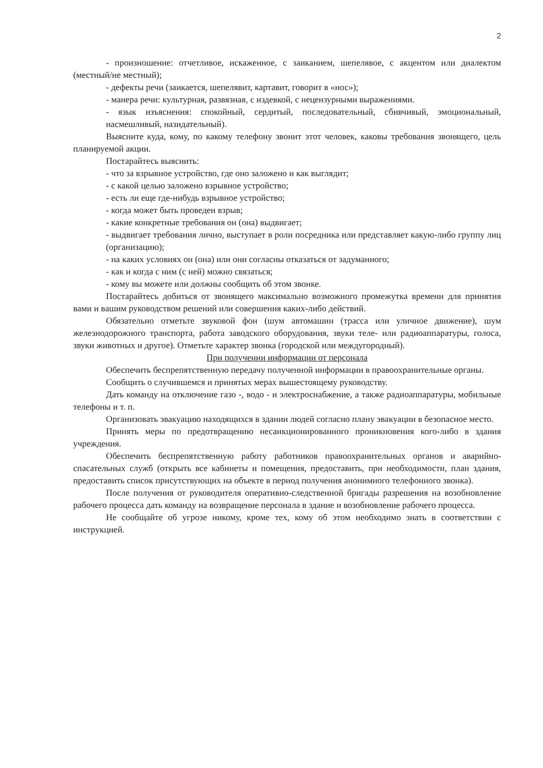2
- произношение: отчетливое, искаженное, с заиканием, шепелявое, с акцентом или диалектом (местный/не местный);
- дефекты речи (заикается, шепелявит, картавит, говорит в «нос»);
- манера речи: культурная, развязная, с издевкой, с нецензурными выражениями.
- язык изъяснения: спокойный, сердитый, последовательный, сбивчивый, эмоциональный, насмешливый, назидательный).
Выясните куда, кому, по какому телефону звонит этот человек, каковы требования звонящего, цель планируемой акции.
Постарайтесь выяснить:
- что за взрывное устройство, где оно заложено и как выглядит;
- с какой целью заложено взрывное устройство;
- есть ли еще где-нибудь взрывное устройство;
- когда может быть проведен взрыв;
- какие конкретные требования он (она) выдвигает;
- выдвигает требования лично, выступает в роли посредника или представляет какую-либо группу лиц (организацию);
- на каких условиях он (она) или они согласны отказаться от задуманного;
- как и когда с ним (с ней) можно связаться;
- кому вы можете или должны сообщить об этом звонке.
Постарайтесь добиться от звонящего максимально возможного промежутка времени для принятия вами и вашим руководством решений или совершения каких-либо действий.
Обязательно отметьте звуковой фон (шум автомашин (трасса или уличное движение), шум железнодорожного транспорта, работа заводского оборудования, звуки теле- или радиоаппаратуры, голоса, звуки животных и другое). Отметьте характер звонка (городской или междугородный).
При получении информации от персонала
Обеспечить беспрепятственную передачу полученной информации в правоохранительные органы.
Сообщить о случившемся и принятых мерах вышестоящему руководству.
Дать команду на отключение газо -, водо - и электроснабжение, а также радиоаппаратуры, мобильные телефоны и т. п.
Организовать эвакуацию находящихся в здании людей согласно плану эвакуации в безопасное место.
Принять меры по предотвращению несанкционированного проникновения кого-либо в здания учреждения.
Обеспечить беспрепятственную работу работников правоохранительных органов и аварийно-спасательных служб (открыть все кабинеты и помещения, предоставить, при необходимости, план здания, предоставить список присутствующих на объекте в период получения анонимного телефонного звонка).
После получения от руководителя оперативно-следственной бригады разрешения на возобновление рабочего процесса дать команду на возвращение персонала в здание и возобновление рабочего процесса.
Не сообщайте об угрозе никому, кроме тех, кому об этом необходимо знать в соответствии с инструкцией.